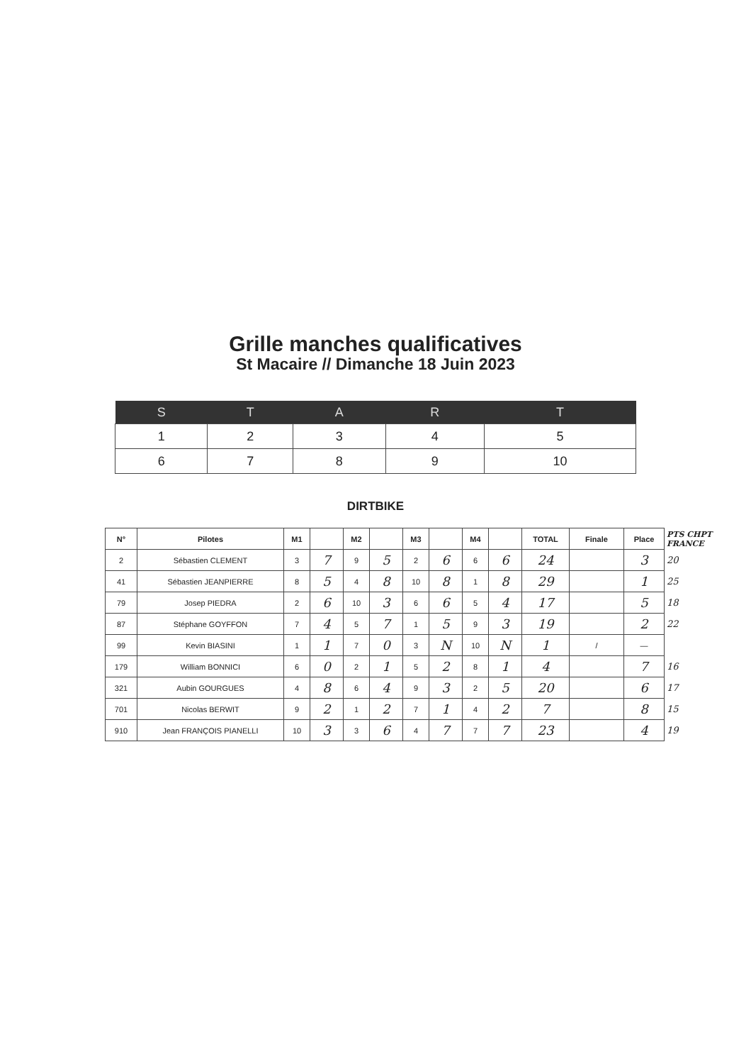Grille manches qualificatives
St Macaire // Dimanche 18 Juin 2023
| S | T | A | R | T |
| --- | --- | --- | --- | --- |
| 1 | 2 | 3 | 4 | 5 |
| 6 | 7 | 8 | 9 | 10 |
DIRTBIKE
| N° | Pilotes | M1 | | M2 | | M3 | | M4 | | TOTAL | Finale | Place | PTS CHPT FRANCE |
| --- | --- | --- | --- | --- | --- | --- | --- | --- | --- | --- | --- | --- | --- |
| 2 | Sébastien CLEMENT | 3 | 7 | 9 | 5 | 2 | 6 | 6 | 6 | 24 | | 3 | 20 |
| 41 | Sébastien JEANPIERRE | 8 | 5 | 4 | 8 | 10 | 8 | 1 | 8 | 29 | | 1 | 25 |
| 79 | Josep PIEDRA | 2 | 6 | 10 | 3 | 6 | 6 | 5 | 4 | 17 | | 5 | 18 |
| 87 | Stéphane GOYFFON | 7 | 4 | 5 | 7 | 1 | 5 | 9 | 3 | 19 | | 2 | 22 |
| 99 | Kevin BIASINI | 1 | 1 | 7 | 0 | 3 | N | 10 | N | 1 | / | — | |
| 179 | William BONNICI | 6 | 0 | 2 | 1 | 5 | 2 | 8 | 1 | 4 | | 7 | 16 |
| 321 | Aubin GOURGUES | 4 | 8 | 6 | 4 | 9 | 3 | 2 | 5 | 20 | | 6 | 17 |
| 701 | Nicolas BERWIT | 9 | 2 | 1 | 2 | 7 | 1 | 4 | 2 | 7 | | 8 | 15 |
| 910 | Jean FRANÇOIS PIANELLI | 10 | 3 | 3 | 6 | 4 | 7 | 7 | 7 | 23 | | 4 | 19 |